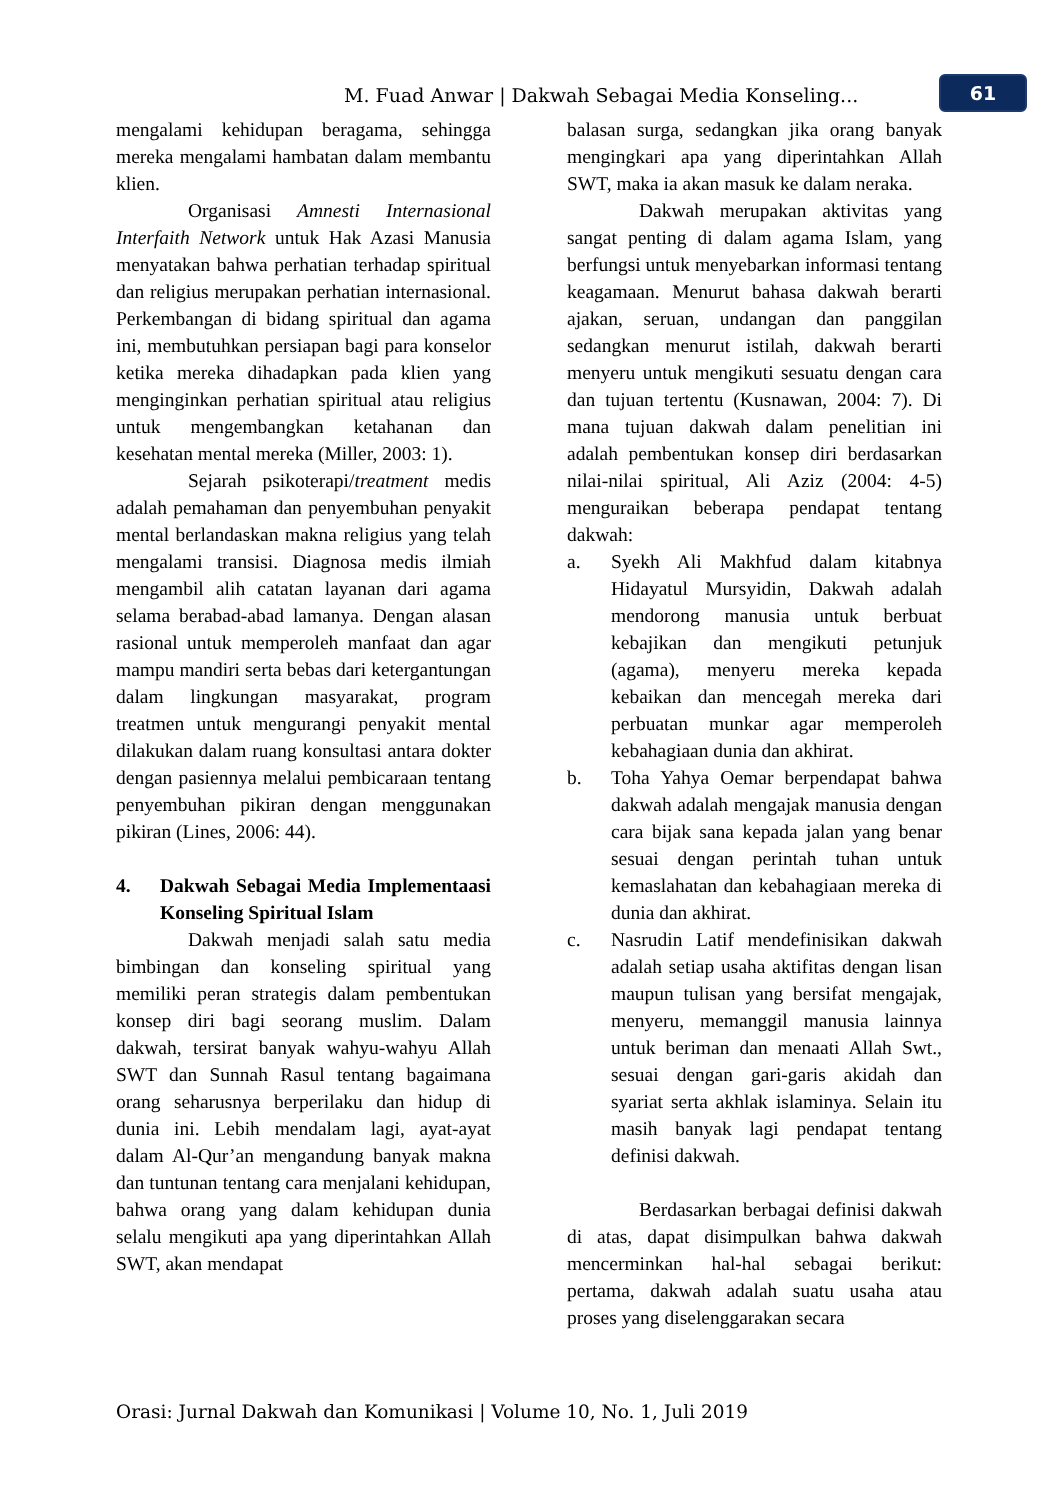M. Fuad Anwar | Dakwah Sebagai Media Konseling...
61
mengalami kehidupan beragama, sehingga mereka mengalami hambatan dalam membantu klien.
Organisasi Amnesti Internasional Interfaith Network untuk Hak Azasi Manusia menyatakan bahwa perhatian terhadap spiritual dan religius merupakan perhatian internasional. Perkembangan di bidang spiritual dan agama ini, membutuhkan persiapan bagi para konselor ketika mereka dihadapkan pada klien yang menginginkan perhatian spiritual atau religius untuk mengembangkan ketahanan dan kesehatan mental mereka (Miller, 2003: 1).
Sejarah psikoterapi/treatment medis adalah pemahaman dan penyembuhan penyakit mental berlandaskan makna religius yang telah mengalami transisi. Diagnosa medis ilmiah mengambil alih catatan layanan dari agama selama berabad-abad lamanya. Dengan alasan rasional untuk memperoleh manfaat dan agar mampu mandiri serta bebas dari ketergantungan dalam lingkungan masyarakat, program treatmen untuk mengurangi penyakit mental dilakukan dalam ruang konsultasi antara dokter dengan pasiennya melalui pembicaraan tentang penyembuhan pikiran dengan menggunakan pikiran (Lines, 2006: 44).
4. Dakwah Sebagai Media Implementaasi Konseling Spiritual Islam
Dakwah menjadi salah satu media bimbingan dan konseling spiritual yang memiliki peran strategis dalam pembentukan konsep diri bagi seorang muslim. Dalam dakwah, tersirat banyak wahyu-wahyu Allah SWT dan Sunnah Rasul tentang bagaimana orang seharusnya berperilaku dan hidup di dunia ini. Lebih mendalam lagi, ayat-ayat dalam Al-Qur’an mengandung banyak makna dan tuntunan tentang cara menjalani kehidupan, bahwa orang yang dalam kehidupan dunia selalu mengikuti apa yang diperintahkan Allah SWT, akan mendapat
balasan surga, sedangkan jika orang banyak mengingkari apa yang diperintahkan Allah SWT, maka ia akan masuk ke dalam neraka.
Dakwah merupakan aktivitas yang sangat penting di dalam agama Islam, yang berfungsi untuk menyebarkan informasi tentang keagamaan. Menurut bahasa dakwah berarti ajakan, seruan, undangan dan panggilan sedangkan menurut istilah, dakwah berarti menyeru untuk mengikuti sesuatu dengan cara dan tujuan tertentu (Kusnawan, 2004: 7). Di mana tujuan dakwah dalam penelitian ini adalah pembentukan konsep diri berdasarkan nilai-nilai spiritual, Ali Aziz (2004: 4-5) menguraikan beberapa pendapat tentang dakwah:
a. Syekh Ali Makhfud dalam kitabnya Hidayatul Mursyidin, Dakwah adalah mendorong manusia untuk berbuat kebajikan dan mengikuti petunjuk (agama), menyeru mereka kepada kebaikan dan mencegah mereka dari perbuatan munkar agar memperoleh kebahagiaan dunia dan akhirat.
b. Toha Yahya Oemar berpendapat bahwa dakwah adalah mengajak manusia dengan cara bijak sana kepada jalan yang benar sesuai dengan perintah tuhan untuk kemaslahatan dan kebahagiaan mereka di dunia dan akhirat.
c. Nasrudin Latif mendefinisikan dakwah adalah setiap usaha aktifitas dengan lisan maupun tulisan yang bersifat mengajak, menyeru, memanggil manusia lainnya untuk beriman dan menaati Allah Swt., sesuai dengan gari-garis akidah dan syariat serta akhlak islaminya. Selain itu masih banyak lagi pendapat tentang definisi dakwah.
Berdasarkan berbagai definisi dakwah di atas, dapat disimpulkan bahwa dakwah mencerminkan hal-hal sebagai berikut: pertama, dakwah adalah suatu usaha atau proses yang diselenggarakan secara
Orasi: Jurnal Dakwah dan Komunikasi | Volume 10, No. 1, Juli 2019